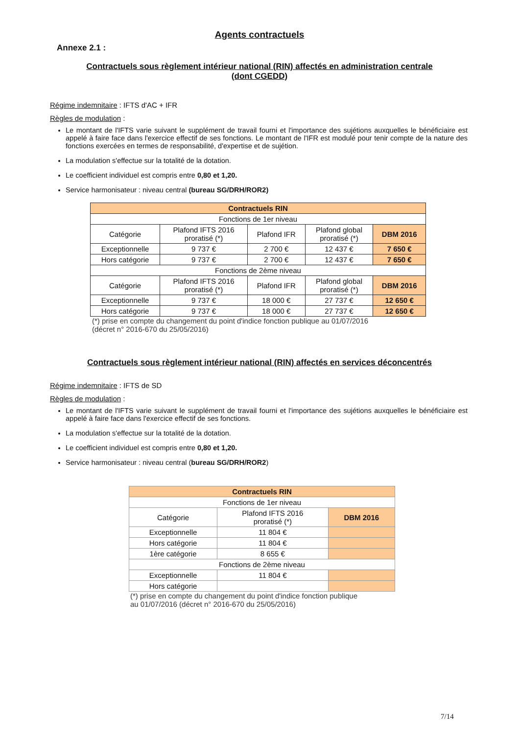Agents contractuels
Annexe 2.1 :
Contractuels sous règlement intérieur national (RIN) affectés en administration centrale
(dont CGEDD)
Régime indemnitaire : IFTS d'AC + IFR
Règles de modulation :
Le montant de l'IFTS varie suivant le supplément de travail fourni et l'importance des sujétions auxquelles le bénéficiaire est appelé à faire face dans l'exercice effectif de ses fonctions. Le montant de l'IFR est modulé pour tenir compte de la nature des fonctions exercées en termes de responsabilité, d'expertise et de sujétion.
La modulation s'effectue sur la totalité de la dotation.
Le coefficient individuel est compris entre 0,80 et 1,20.
Service harmonisateur : niveau central (bureau SG/DRH/ROR2)
| Contractuels RIN | | | | |
| Fonctions de 1er niveau | | | | |
| Catégorie | Plafond IFTS 2016 proratisé (*) | Plafond IFR | Plafond global proratisé (*) | DBM 2016 |
| Exceptionnelle | 9 737 € | 2 700 € | 12 437 € | 7 650 € |
| Hors catégorie | 9 737 € | 2 700 € | 12 437 € | 7 650 € |
| Fonctions de 2ème niveau | | | | |
| Catégorie | Plafond IFTS 2016 proratisé (*) | Plafond IFR | Plafond global proratisé (*) | DBM 2016 |
| Exceptionnelle | 9 737 € | 18 000 € | 27 737 € | 12 650 € |
| Hors catégorie | 9 737 € | 18 000 € | 27 737 € | 12 650 € |
(*) prise en compte du changement du point d'indice fonction publique au 01/07/2016
(décret n° 2016-670 du 25/05/2016)
Contractuels sous règlement intérieur national (RIN) affectés en services déconcentrés
Régime indemnitaire : IFTS de SD
Règles de modulation :
Le montant de l'IFTS varie suivant le supplément de travail fourni et l'importance des sujétions auxquelles le bénéficiaire est appelé à faire face dans l'exercice effectif de ses fonctions.
La modulation s'effectue sur la totalité de la dotation.
Le coefficient individuel est compris entre 0,80 et 1,20.
Service harmonisateur : niveau central (bureau SG/DRH/ROR2)
| Contractuels RIN | | |
| Fonctions de 1er niveau | | |
| Catégorie | Plafond IFTS 2016 proratisé (*) | DBM 2016 |
| Exceptionnelle | 11 804 € | |
| Hors catégorie | 11 804 € | |
| 1ère catégorie | 8 655 € | |
| Fonctions de 2ème niveau | | |
| Exceptionnelle | 11 804 € | |
| Hors catégorie | | |
(*) prise en compte du changement du point d'indice fonction publique
au 01/07/2016 (décret n° 2016-670 du 25/05/2016)
7/14